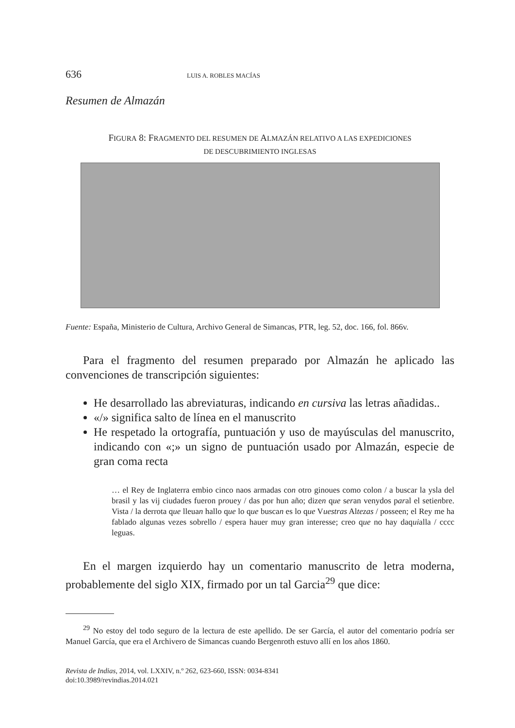636 LUIS A. ROBLES MACÍAS
Resumen de Almazán
FIGURA 8: FRAGMENTO DEL RESUMEN DE ALMAZÁN RELATIVO A LAS EXPEDICIONES
DE DESCUBRIMIENTO INGLESAS
Fuente: España, Ministerio de Cultura, Archivo General de Simancas, PTR, leg. 52, doc. 166, fol. 866v.
Para el fragmento del resumen preparado por Almazán he aplicado las convenciones de transcripción siguientes:
He desarrollado las abreviaturas, indicando en cursiva las letras añadidas..
«/» significa salto de línea en el manuscrito
He respetado la ortografía, puntuación y uso de mayúsculas del manuscrito, indicando con «;» un signo de puntuación usado por Almazán, especie de gran coma recta
… el Rey de Inglaterra embio cinco naos armadas con otro ginoues como colon / a buscar la ysla del brasil y las vij ciudades fueron prouey / das por hun año; dizen que seran venydos paral el setienbre. Vista / la derrota que lleuan hallo que lo que buscan es lo que Vuestras Altezas / posseen; el Rey me ha fablado algunas vezes sobrello / espera hauer muy gran interesse; creo que no hay daquialla / cccc leguas.
En el margen izquierdo hay un comentario manuscrito de letra moderna, probablemente del siglo XIX, firmado por un tal Garcia<sup>29</sup> que dice:
<sup>29</sup> No estoy del todo seguro de la lectura de este apellido. De ser García, el autor del comentario podría ser Manuel García, que era el Archivero de Simancas cuando Bergenroth estuvo allí en los años 1860.
Revista de Indias, 2014, vol. LXXIV, n.º 262, 623-660, ISSN: 0034-8341
doi:10.3989/revindias.2014.021